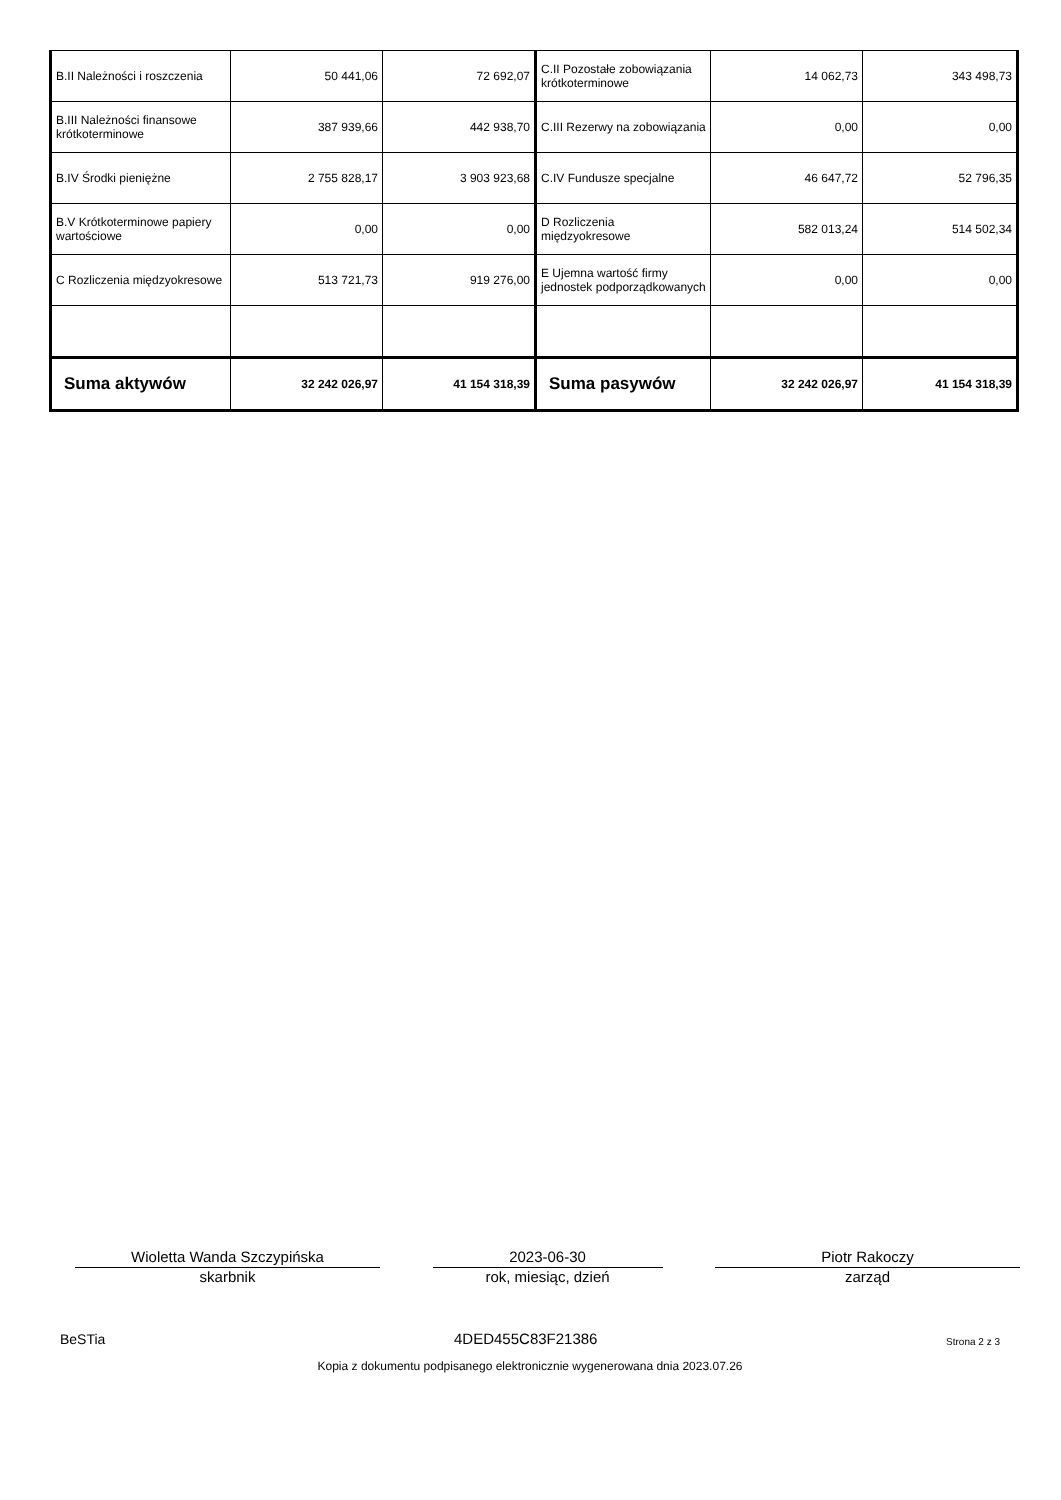| B.II Należności i roszczenia | 50 441,06 | 72 692,07 | C.II Pozostałe zobowiązania krótkoterminowe | 14 062,73 | 343 498,73 |
| B.III Należności finansowe krótkoterminowe | 387 939,66 | 442 938,70 | C.III Rezerwy na zobowiązania | 0,00 | 0,00 |
| B.IV Środki pieniężne | 2 755 828,17 | 3 903 923,68 | C.IV Fundusze specjalne | 46 647,72 | 52 796,35 |
| B.V Krótkoterminowe papiery wartościowe | 0,00 | 0,00 | D Rozliczenia międzyokresowe | 582 013,24 | 514 502,34 |
| C Rozliczenia międzyokresowe | 513 721,73 | 919 276,00 | E Ujemna wartość firmy jednostek podporządkowanych | 0,00 | 0,00 |
| Suma aktywów | 32 242 026,97 | 41 154 318,39 | Suma pasywów | 32 242 026,97 | 41 154 318,39 |
Wioletta Wanda Szczypińska
skarbnik
2023-06-30
rok, miesiąc, dzień
Piotr Rakoczy
zarząd
BeSTia 4DED455C83F21386 Strona 2 z 3
Kopia z dokumentu podpisanego elektronicznie wygenerowana dnia 2023.07.26